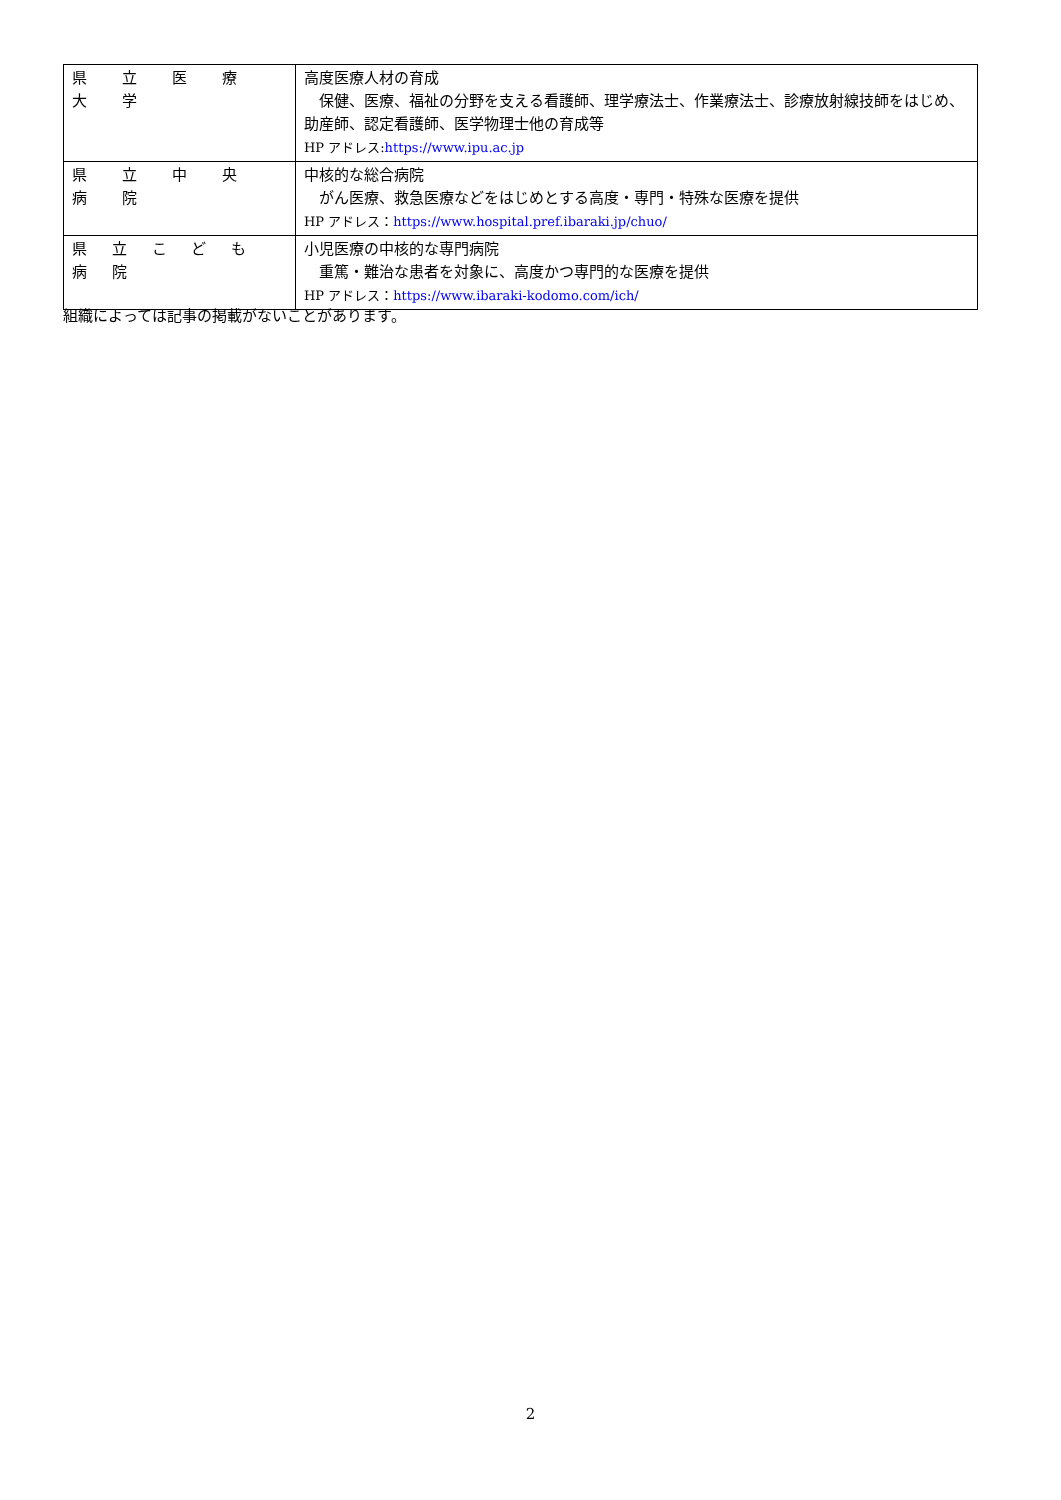| 県 立 医 療 大 学 | 高度医療人材の育成 保健、医療、福祉の分野を支える看護師、理学療法士、作業療法士、診療放射線技師をはじめ、助産師、認定看護師、医学物理士他の育成等 HP アドレス: https://www.ipu.ac.jp |
| 県 立 中 央 病 院 | 中核的な総合病院 がん医療、救急医療などをはじめとする高度・専門・特殊な医療を提供 HP アドレス： https://www.hospital.pref.ibaraki.jp/chuo/ |
| 県 立 こ ど も 病 院 | 小児医療の中核的な専門病院 重篤・難治な患者を対象に、高度かつ専門的な医療を提供 HP アドレス： https://www.ibaraki-kodomo.com/ich/ |
組織によっては記事の掲載がないことがあります。
2